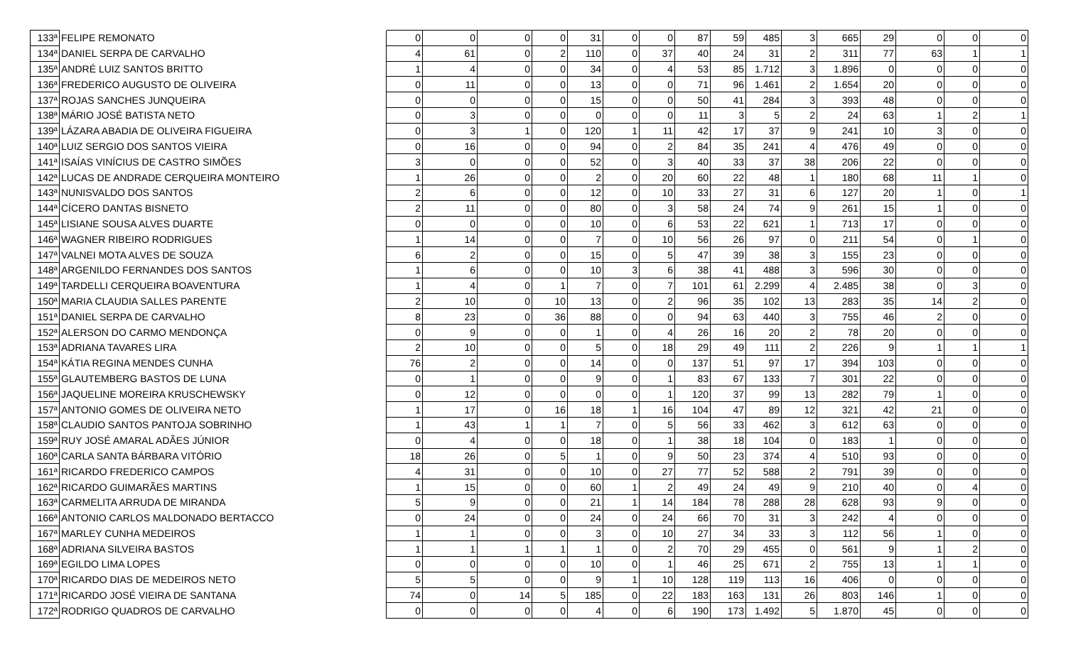| 133ª | FELIPE REMONATO | 0 | 0 | 0 | 0 | 31 | 0 | 0 | 87 | 59 | 485 | 3 | 665 | 29 | 0 | 0 | 0 |
| 134ª | DANIEL SERPA DE CARVALHO | 4 | 61 | 0 | 2 | 110 | 0 | 37 | 40 | 24 | 31 | 2 | 311 | 77 | 63 | 1 | 1 |
| 135ª | ANDRÉ LUIZ SANTOS BRITTO | 1 | 4 | 0 | 0 | 34 | 0 | 4 | 53 | 85 | 1.712 | 3 | 1.896 | 0 | 0 | 0 | 0 |
| 136ª | FREDERICO AUGUSTO DE OLIVEIRA | 0 | 11 | 0 | 0 | 13 | 0 | 0 | 71 | 96 | 1.461 | 2 | 1.654 | 20 | 0 | 0 | 0 |
| 137ª | ROJAS SANCHES JUNQUEIRA | 0 | 0 | 0 | 0 | 15 | 0 | 0 | 50 | 41 | 284 | 3 | 393 | 48 | 0 | 0 | 0 |
| 138ª | MÁRIO JOSÉ BATISTA NETO | 0 | 3 | 0 | 0 | 0 | 0 | 0 | 11 | 3 | 5 | 2 | 24 | 63 | 1 | 2 | 1 |
| 139ª | LÁZARA ABADIA DE OLIVEIRA FIGUEIRA | 0 | 3 | 1 | 0 | 120 | 1 | 11 | 42 | 17 | 37 | 9 | 241 | 10 | 3 | 0 | 0 |
| 140ª | LUIZ SERGIO DOS SANTOS VIEIRA | 0 | 16 | 0 | 0 | 94 | 0 | 2 | 84 | 35 | 241 | 4 | 476 | 49 | 0 | 0 | 0 |
| 141ª | ISAÍAS VINÍCIUS DE CASTRO SIMÕES | 3 | 0 | 0 | 0 | 52 | 0 | 3 | 40 | 33 | 37 | 38 | 206 | 22 | 0 | 0 | 0 |
| 142ª | LUCAS DE ANDRADE CERQUEIRA MONTEIRO | 1 | 26 | 0 | 0 | 2 | 0 | 20 | 60 | 22 | 48 | 1 | 180 | 68 | 11 | 1 | 0 |
| 143ª | NUNISVALDO DOS SANTOS | 2 | 6 | 0 | 0 | 12 | 0 | 10 | 33 | 27 | 31 | 6 | 127 | 20 | 1 | 0 | 1 |
| 144ª | CÍCERO DANTAS BISNETO | 2 | 11 | 0 | 0 | 80 | 0 | 3 | 58 | 24 | 74 | 9 | 261 | 15 | 1 | 0 | 0 |
| 145ª | LISIANE SOUSA ALVES DUARTE | 0 | 0 | 0 | 0 | 10 | 0 | 6 | 53 | 22 | 621 | 1 | 713 | 17 | 0 | 0 | 0 |
| 146ª | WAGNER RIBEIRO RODRIGUES | 1 | 14 | 0 | 0 | 7 | 0 | 10 | 56 | 26 | 97 | 0 | 211 | 54 | 0 | 1 | 0 |
| 147ª | VALNEI MOTA ALVES DE SOUZA | 6 | 2 | 0 | 0 | 15 | 0 | 5 | 47 | 39 | 38 | 3 | 155 | 23 | 0 | 0 | 0 |
| 148ª | ARGENILDO FERNANDES DOS SANTOS | 1 | 6 | 0 | 0 | 10 | 3 | 6 | 38 | 41 | 488 | 3 | 596 | 30 | 0 | 0 | 0 |
| 149ª | TARDELLI CERQUEIRA BOAVENTURA | 1 | 4 | 0 | 1 | 7 | 0 | 7 | 101 | 61 | 2.299 | 4 | 2.485 | 38 | 0 | 3 | 0 |
| 150ª | MARIA CLAUDIA SALLES PARENTE | 2 | 10 | 0 | 10 | 13 | 0 | 2 | 96 | 35 | 102 | 13 | 283 | 35 | 14 | 2 | 0 |
| 151ª | DANIEL SERPA DE CARVALHO | 8 | 23 | 0 | 36 | 88 | 0 | 0 | 94 | 63 | 440 | 3 | 755 | 46 | 2 | 0 | 0 |
| 152ª | ALERSON DO CARMO MENDONÇA | 0 | 9 | 0 | 0 | 1 | 0 | 4 | 26 | 16 | 20 | 2 | 78 | 20 | 0 | 0 | 0 |
| 153ª | ADRIANA TAVARES LIRA | 2 | 10 | 0 | 0 | 5 | 0 | 18 | 29 | 49 | 111 | 2 | 226 | 9 | 1 | 1 | 1 |
| 154ª | KÁTIA REGINA MENDES CUNHA | 76 | 2 | 0 | 0 | 14 | 0 | 0 | 137 | 51 | 97 | 17 | 394 | 103 | 0 | 0 | 0 |
| 155ª | GLAUTEMBERG BASTOS DE LUNA | 0 | 1 | 0 | 0 | 9 | 0 | 1 | 83 | 67 | 133 | 7 | 301 | 22 | 0 | 0 | 0 |
| 156ª | JAQUELINE MOREIRA KRUSCHEWSKY | 0 | 12 | 0 | 0 | 0 | 0 | 1 | 120 | 37 | 99 | 13 | 282 | 79 | 1 | 0 | 0 |
| 157ª | ANTONIO GOMES DE OLIVEIRA NETO | 1 | 17 | 0 | 16 | 18 | 1 | 16 | 104 | 47 | 89 | 12 | 321 | 42 | 21 | 0 | 0 |
| 158ª | CLAUDIO SANTOS PANTOJA SOBRINHO | 1 | 43 | 1 | 1 | 7 | 0 | 5 | 56 | 33 | 462 | 3 | 612 | 63 | 0 | 0 | 0 |
| 159ª | RUY JOSÉ AMARAL ADÃES JÚNIOR | 0 | 4 | 0 | 0 | 18 | 0 | 1 | 38 | 18 | 104 | 0 | 183 | 1 | 0 | 0 | 0 |
| 160ª | CARLA SANTA BÁRBARA VITÓRIO | 18 | 26 | 0 | 5 | 1 | 0 | 9 | 50 | 23 | 374 | 4 | 510 | 93 | 0 | 0 | 0 |
| 161ª | RICARDO FREDERICO CAMPOS | 4 | 31 | 0 | 0 | 10 | 0 | 27 | 77 | 52 | 588 | 2 | 791 | 39 | 0 | 0 | 0 |
| 162ª | RICARDO GUIMARÃES MARTINS | 1 | 15 | 0 | 0 | 60 | 1 | 2 | 49 | 24 | 49 | 9 | 210 | 40 | 0 | 4 | 0 |
| 163ª | CARMELITA ARRUDA DE MIRANDA | 5 | 9 | 0 | 0 | 21 | 1 | 14 | 184 | 78 | 288 | 28 | 628 | 93 | 9 | 0 | 0 |
| 166ª | ANTONIO CARLOS MALDONADO BERTACCO | 0 | 24 | 0 | 0 | 24 | 0 | 24 | 66 | 70 | 31 | 3 | 242 | 4 | 0 | 0 | 0 |
| 167ª | MARLEY CUNHA MEDEIROS | 1 | 1 | 0 | 0 | 3 | 0 | 10 | 27 | 34 | 33 | 3 | 112 | 56 | 1 | 0 | 0 |
| 168ª | ADRIANA SILVEIRA BASTOS | 1 | 1 | 1 | 1 | 1 | 0 | 2 | 70 | 29 | 455 | 0 | 561 | 9 | 1 | 2 | 0 |
| 169ª | EGILDO LIMA LOPES | 0 | 0 | 0 | 0 | 10 | 0 | 1 | 46 | 25 | 671 | 2 | 755 | 13 | 1 | 1 | 0 |
| 170ª | RICARDO DIAS DE MEDEIROS NETO | 5 | 5 | 0 | 0 | 9 | 1 | 10 | 128 | 119 | 113 | 16 | 406 | 0 | 0 | 0 | 0 |
| 171ª | RICARDO JOSÉ VIEIRA DE SANTANA | 74 | 0 | 14 | 5 | 185 | 0 | 22 | 183 | 163 | 131 | 26 | 803 | 146 | 1 | 0 | 0 |
| 172ª | RODRIGO QUADROS DE CARVALHO | 0 | 0 | 0 | 0 | 4 | 0 | 6 | 190 | 173 | 1.492 | 5 | 1.870 | 45 | 0 | 0 | 0 |